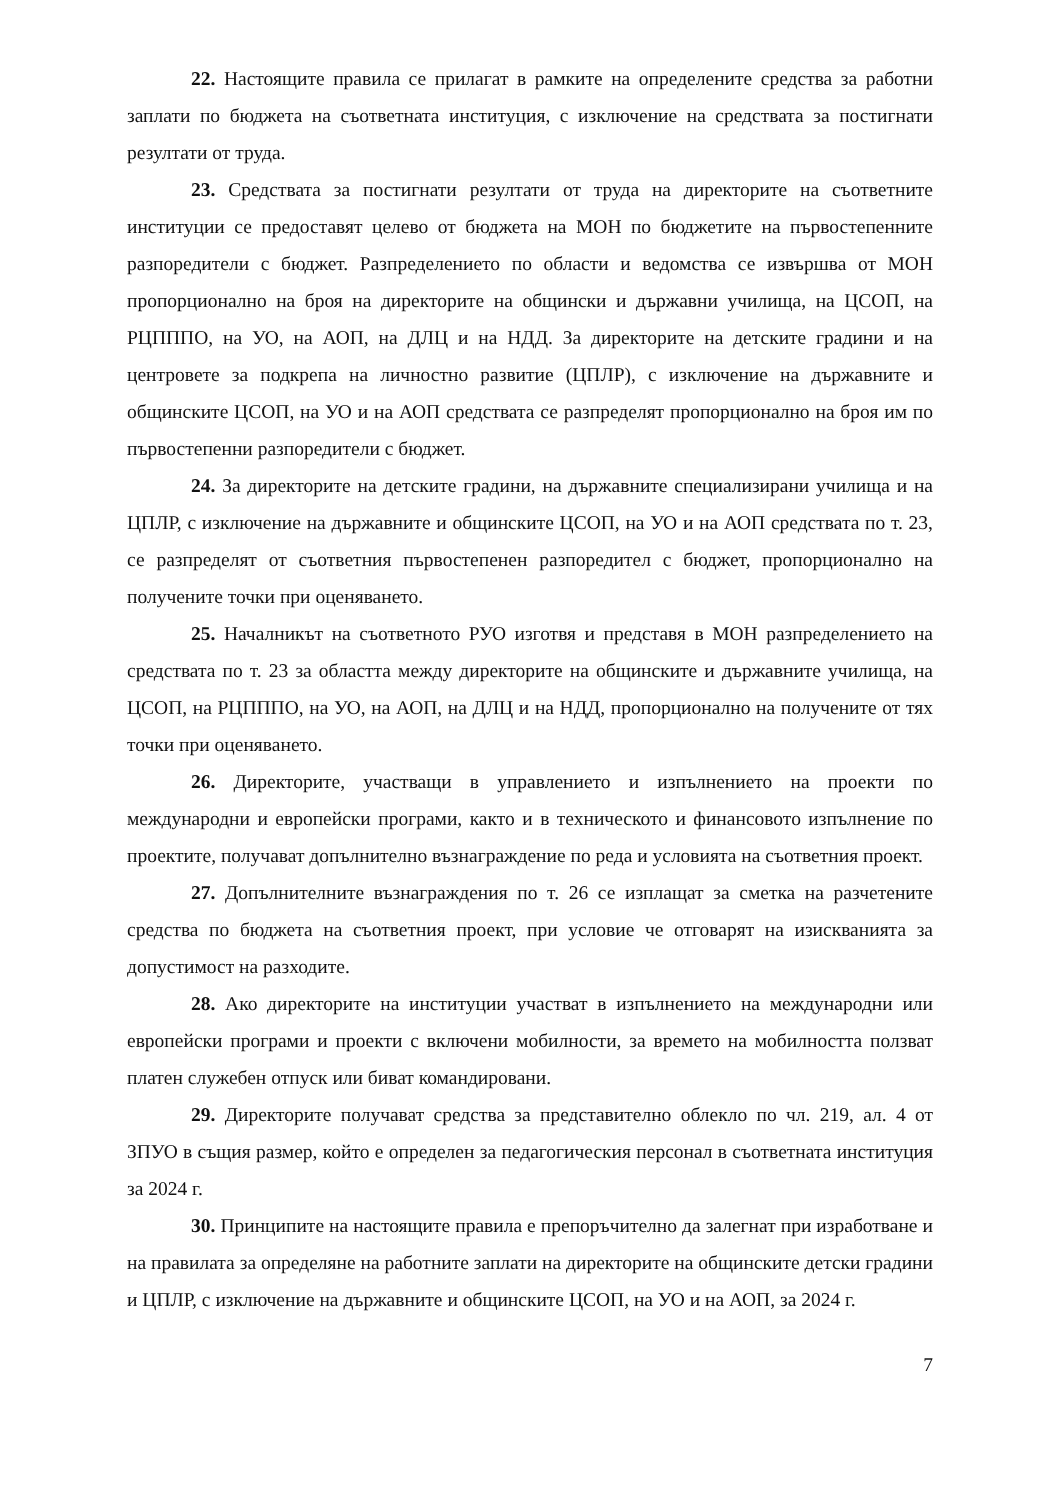22. Настоящите правила се прилагат в рамките на определените средства за работни заплати по бюджета на съответната институция, с изключение на средствата за постигнати резултати от труда.
23. Средствата за постигнати резултати от труда на директорите на съответните институции се предоставят целево от бюджета на МОН по бюджетите на първостепенните разпоредители с бюджет. Разпределението по области и ведомства се извършва от МОН пропорционално на броя на директорите на общински и държавни училища, на ЦСОП, на РЦПППО, на УО, на АОП, на ДЛЦ и на НДД. За директорите на детските градини и на центровете за подкрепа на личностно развитие (ЦПЛР), с изключение на държавните и общинските ЦСОП, на УО и на АОП средствата се разпределят пропорционално на броя им по първостепенни разпоредители с бюджет.
24. За директорите на детските градини, на държавните специализирани училища и на ЦПЛР, с изключение на държавните и общинските ЦСОП, на УО и на АОП средствата по т. 23, се разпределят от съответния първостепенен разпоредител с бюджет, пропорционално на получените точки при оценяването.
25. Началникът на съответното РУО изготвя и представя в МОН разпределението на средствата по т. 23 за областта между директорите на общинските и държавните училища, на ЦСОП, на РЦПППО, на УО, на АОП, на ДЛЦ и на НДД, пропорционално на получените от тях точки при оценяването.
26. Директорите, участващи в управлението и изпълнението на проекти по международни и европейски програми, както и в техническото и финансовото изпълнение по проектите, получават допълнително възнаграждение по реда и условията на съответния проект.
27. Допълнителните възнаграждения по т. 26 се изплащат за сметка на разчетените средства по бюджета на съответния проект, при условие че отговарят на изискванията за допустимост на разходите.
28. Ако директорите на институции участват в изпълнението на международни или европейски програми и проекти с включени мобилности, за времето на мобилността ползват платен служебен отпуск или биват командировани.
29. Директорите получават средства за представително облекло по чл. 219, ал. 4 от ЗПУО в същия размер, който е определен за педагогическия персонал в съответната институция за 2024 г.
30. Принципите на настоящите правила е препоръчително да залегнат при изработване и на правилата за определяне на работните заплати на директорите на общинските детски градини и ЦПЛР, с изключение на държавните и общинските ЦСОП, на УО и на АОП, за 2024 г.
7